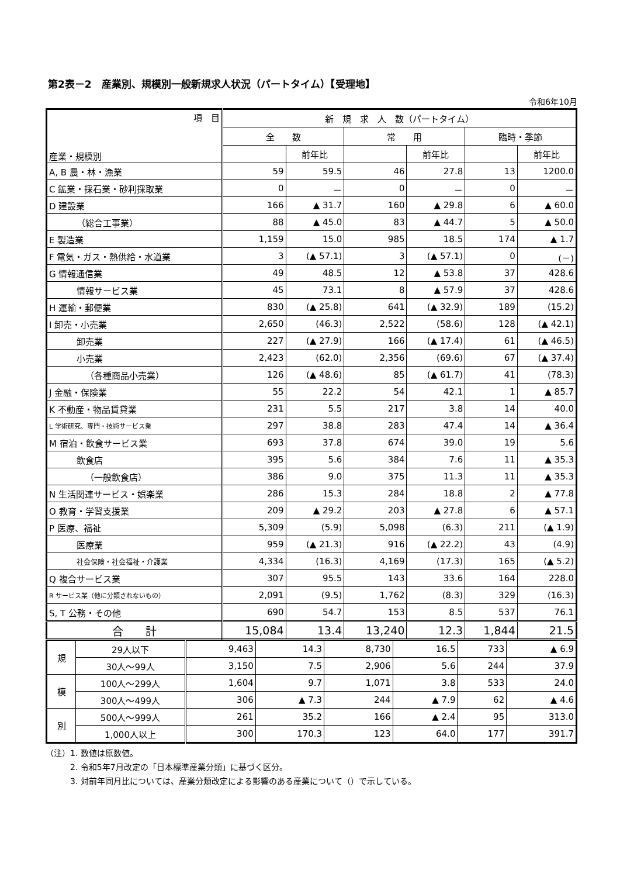第2表－2　産業別、規模別一般新規求人状況（パートタイム）【受理地】
令和6年10月
| 項 目 産業・規模別 | 新 規 求 人 数（パートタイム） | | | | | |
| --- | --- | --- | --- | --- | --- | --- |
| | 全 数 | | 常 用 | | 臨時・季節 | |
| | | 前年比 | | 前年比 | | 前年比 |
| A, B 農・林・漁業 | 59 | 59.5 | 46 | 27.8 | 13 | 1200.0 |
| C 鉱業・採石業・砂利採取業 | 0 | － | 0 | － | 0 | － |
| D 建設業 | 166 | ▲ 31.7 | 160 | ▲ 29.8 | 6 | ▲ 60.0 |
| （総合工事業） | 88 | ▲ 45.0 | 83 | ▲ 44.7 | 5 | ▲ 50.0 |
| E 製造業 | 1,159 | 15.0 | 985 | 18.5 | 174 | ▲ 1.7 |
| F 電気・ガス・熱供給・水道業 | 3 | (▲ 57.1) | 3 | (▲ 57.1) | 0 | (－) |
| G 情報通信業 | 49 | 48.5 | 12 | ▲ 53.8 | 37 | 428.6 |
| 情報サービス業 | 45 | 73.1 | 8 | ▲ 57.9 | 37 | 428.6 |
| H 運輸・郵便業 | 830 | (▲ 25.8) | 641 | (▲ 32.9) | 189 | (15.2) |
| I 卸売・小売業 | 2,650 | (46.3) | 2,522 | (58.6) | 128 | (▲ 42.1) |
| 卸売業 | 227 | (▲ 27.9) | 166 | (▲ 17.4) | 61 | (▲ 46.5) |
| 小売業 | 2,423 | (62.0) | 2,356 | (69.6) | 67 | (▲ 37.4) |
| （各種商品小売業） | 126 | (▲ 48.6) | 85 | (▲ 61.7) | 41 | (78.3) |
| J 金融・保険業 | 55 | 22.2 | 54 | 42.1 | 1 | ▲ 85.7 |
| K 不動産・物品賃貸業 | 231 | 5.5 | 217 | 3.8 | 14 | 40.0 |
| L 学術研究、専門・技術サービス業 | 297 | 38.8 | 283 | 47.4 | 14 | ▲ 36.4 |
| M 宿泊・飲食サービス業 | 693 | 37.8 | 674 | 39.0 | 19 | 5.6 |
| 飲食店 | 395 | 5.6 | 384 | 7.6 | 11 | ▲ 35.3 |
| （一般飲食店） | 386 | 9.0 | 375 | 11.3 | 11 | ▲ 35.3 |
| N 生活関連サービス・娯楽業 | 286 | 15.3 | 284 | 18.8 | 2 | ▲ 77.8 |
| O 教育・学習支援業 | 209 | ▲ 29.2 | 203 | ▲ 27.8 | 6 | ▲ 57.1 |
| P 医療、福祉 | 5,309 | (5.9) | 5,098 | (6.3) | 211 | (▲ 1.9) |
| 医療業 | 959 | (▲ 21.3) | 916 | (▲ 22.2) | 43 | (4.9) |
| 社会保険・社会福祉・介護業 | 4,334 | (16.3) | 4,169 | (17.3) | 165 | (▲ 5.2) |
| Q 複合サービス業 | 307 | 95.5 | 143 | 33.6 | 164 | 228.0 |
| R サービス業（他に分類されないもの） | 2,091 | (9.5) | 1,762 | (8.3) | 329 | (16.3) |
| S, T 公務・その他 | 690 | 54.7 | 153 | 8.5 | 537 | 76.1 |
| 合 計 | 15,084 | 13.4 | 13,240 | 12.3 | 1,844 | 21.5 |
| 規 | 29人以下 | 9,463 | 14.3 | 8,730 | 16.5 | 733 | ▲ 6.9 |
| | 30人～99人 | 3,150 | 7.5 | 2,906 | 5.6 | 244 | 37.9 |
| 模 | 100人～299人 | 1,604 | 9.7 | 1,071 | 3.8 | 533 | 24.0 |
| | 300人～499人 | 306 | ▲ 7.3 | 244 | ▲ 7.9 | 62 | ▲ 4.6 |
| 別 | 500人～999人 | 261 | 35.2 | 166 | ▲ 2.4 | 95 | 313.0 |
| | 1,000人以上 | 300 | 170.3 | 123 | 64.0 | 177 | 391.7 |
（注）1. 数値は原数値。
　　　2. 令和5年7月改定の「日本標準産業分類」に基づく区分。
　　　3. 対前年同月比については、産業分類改定による影響のある産業について（）で示している。